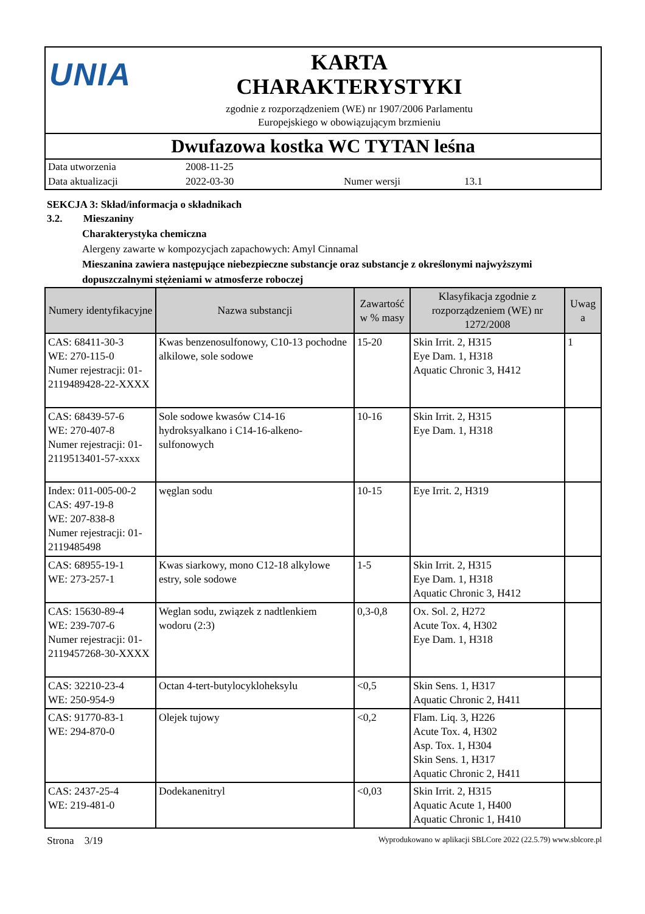UNIA
KARTA
CHARAKTERYSTYKI
zgodnie z rozporządzeniem (WE) nr 1907/2006 Parlamentu
Europejskiego w obowiązującym brzmieniu
Dwufazowa kostka WC TYTAN leśna
Data utworzenia 2008-11-25
Data aktualizacji 2022-03-30 Numer wersji 13.1
SEKCJA 3: Skład/informacja o składnikach
3.2. Mieszaniny
Charakterystyka chemiczna
Alergeny zawarte w kompozycjach zapachowych: Amyl Cinnamal
Mieszanina zawiera następujące niebezpieczne substancje oraz substancje z określonymi najwyższymi dopuszczalnymi stężeniami w atmosferze roboczej
| Numery identyfikacyjne | Nazwa substancji | Zawartość w % masy | Klasyfikacja zgodnie z rozporządzeniem (WE) nr 1272/2008 | Uwag a |
| --- | --- | --- | --- | --- |
| CAS: 68411-30-3 WE: 270-115-0 Numer rejestracji: 01-2119489428-22-XXXX | Kwas benzenosulfonowy, C10-13 pochodne alkilowe, sole sodowe | 15-20 | Skin Irrit. 2, H315 Eye Dam. 1, H318 Aquatic Chronic 3, H412 | 1 |
| CAS: 68439-57-6 WE: 270-407-8 Numer rejestracji: 01-2119513401-57-xxxx | Sole sodowe kwasów C14-16 hydroksyalkano i C14-16-alkeno-sulfonowych | 10-16 | Skin Irrit. 2, H315 Eye Dam. 1, H318 | |
| Index: 011-005-00-2 CAS: 497-19-8 WE: 207-838-8 Numer rejestracji: 01-2119485498 | węglan sodu | 10-15 | Eye Irrit. 2, H319 | |
| CAS: 68955-19-1 WE: 273-257-1 | Kwas siarkowy, mono C12-18 alkylowe estry, sole sodowe | 1-5 | Skin Irrit. 2, H315 Eye Dam. 1, H318 Aquatic Chronic 3, H412 | |
| CAS: 15630-89-4 WE: 239-707-6 Numer rejestracji: 01-2119457268-30-XXXX | Weglan sodu, związek z nadtlenkiem wodoru (2:3) | 0,3-0,8 | Ox. Sol. 2, H272 Acute Tox. 4, H302 Eye Dam. 1, H318 | |
| CAS: 32210-23-4 WE: 250-954-9 | Octan 4-tert-butylocykloheksylu | <0,5 | Skin Sens. 1, H317 Aquatic Chronic 2, H411 | |
| CAS: 91770-83-1 WE: 294-870-0 | Olejek tujowy | <0,2 | Flam. Liq. 3, H226 Acute Tox. 4, H302 Asp. Tox. 1, H304 Skin Sens. 1, H317 Aquatic Chronic 2, H411 | |
| CAS: 2437-25-4 WE: 219-481-0 | Dodekanenitryl | <0,03 | Skin Irrit. 2, H315 Aquatic Acute 1, H400 Aquatic Chronic 1, H410 | |
Strona 3/19 Wyprodukowano w aplikacji SBLCore 2022 (22.5.79) www.sblcore.pl